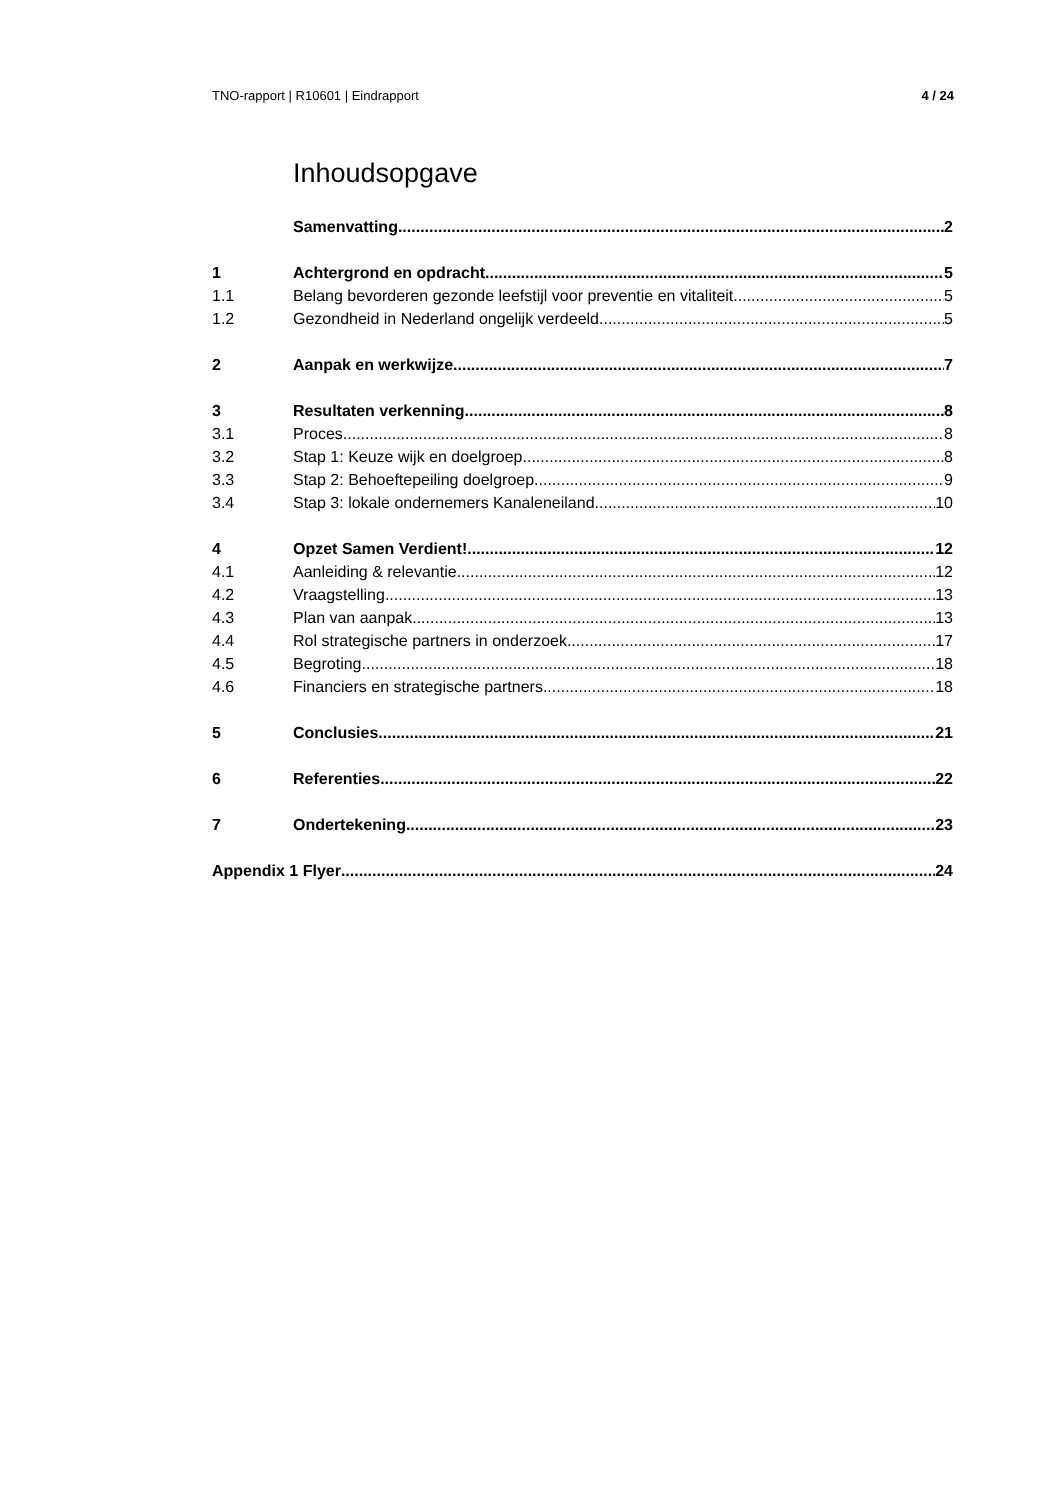TNO-rapport | R10601 | Eindrapport 4 / 24
Inhoudsopgave
Samenvatting 2
1 Achtergrond en opdracht 5
1.1 Belang bevorderen gezonde leefstijl voor preventie en vitaliteit 5
1.2 Gezondheid in Nederland ongelijk verdeeld 5
2 Aanpak en werkwijze 7
3 Resultaten verkenning 8
3.1 Proces 8
3.2 Stap 1: Keuze wijk en doelgroep 8
3.3 Stap 2: Behoeftepeiling doelgroep 9
3.4 Stap 3: lokale ondernemers Kanaleneiland 10
4 Opzet Samen Verdient! 12
4.1 Aanleiding & relevantie 12
4.2 Vraagstelling 13
4.3 Plan van aanpak 13
4.4 Rol strategische partners in onderzoek 17
4.5 Begroting 18
4.6 Financiers en strategische partners 18
5 Conclusies 21
6 Referenties 22
7 Ondertekening 23
Appendix 1 Flyer 24